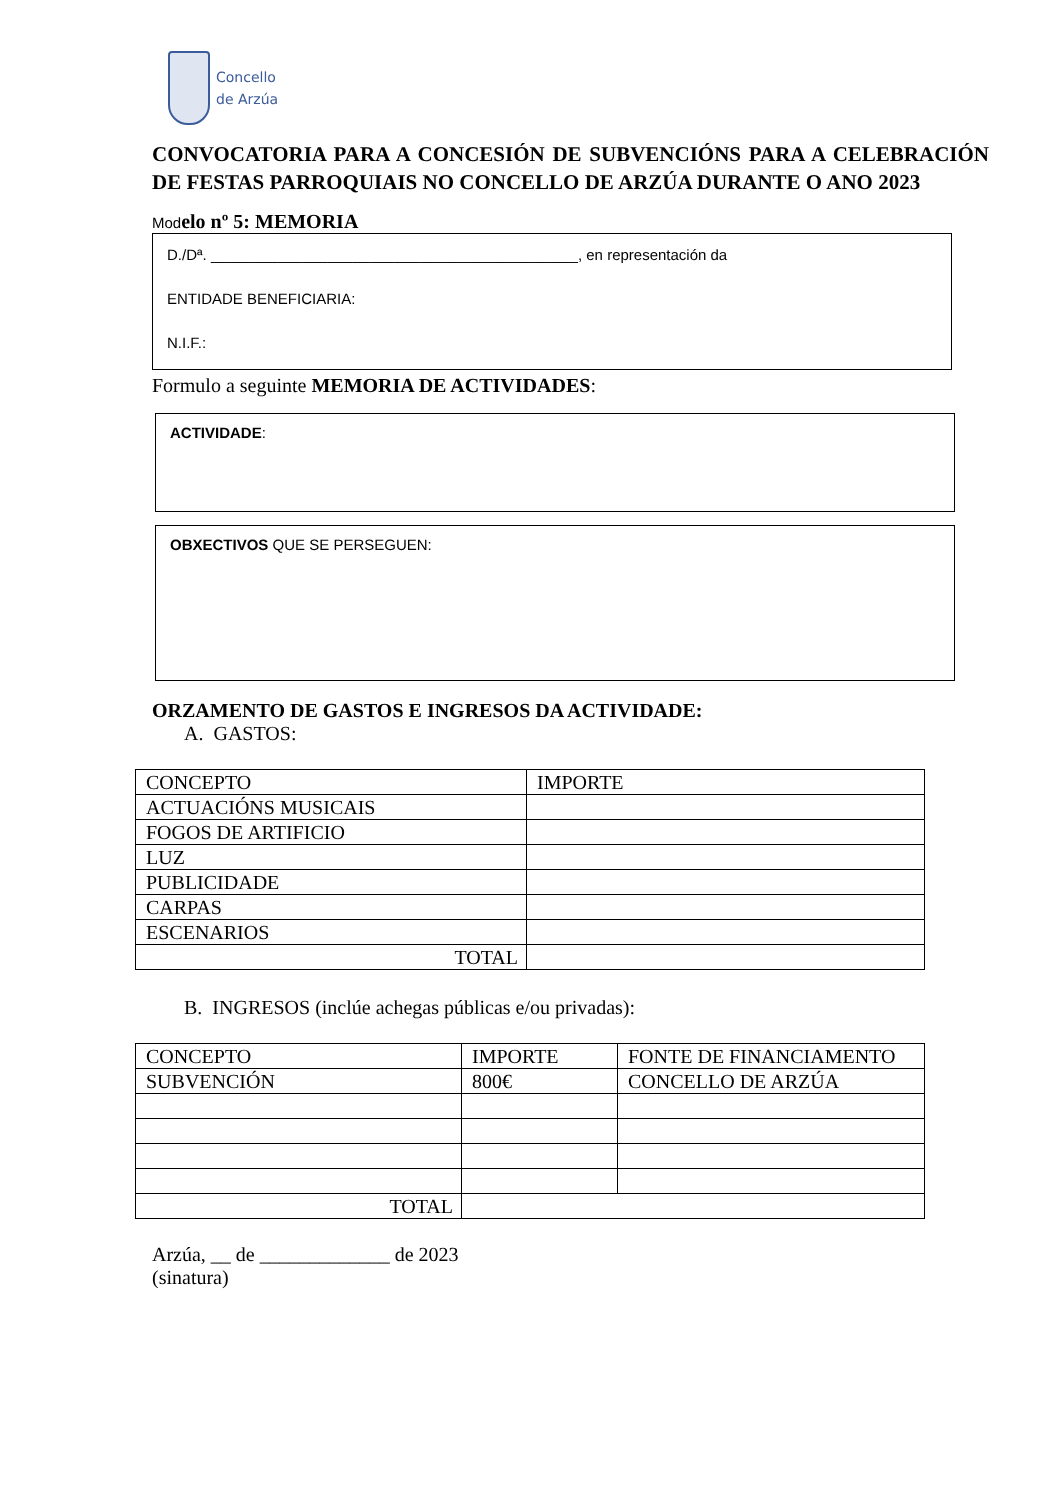Concello
de Arzúa
CONVOCATORIA PARA A CONCESIÓN DE SUBVENCIÓNS PARA A CELEBRACIÓN DE FESTAS PARROQUIAIS NO CONCELLO DE ARZÚA DURANTE O ANO 2023
Mod elo nº 5: MEMORIA
D./Dª. ____________________________________________, en representación da
ENTIDADE BENEFICIARIA:
N.I.F.:
Formulo a seguinte MEMORIA DE ACTIVIDADES:
ACTIVIDADE:
OBXECTIVOS QUE SE PERSEGUEN:
ORZAMENTO DE GASTOS E INGRESOS DA ACTIVIDADE:
A. GASTOS:
| CONCEPTO | IMPORTE |
| ACTUACIÓNS MUSICAIS | |
| FOGOS DE ARTIFICIO | |
| LUZ | |
| PUBLICIDADE | |
| CARPAS | |
| ESCENARIOS | |
| TOTAL | |
B. INGRESOS (inclúe achegas públicas e/ou privadas):
| CONCEPTO | IMPORTE | FONTE DE FINANCIAMENTO |
| SUBVENCIÓN | 800€ | CONCELLO DE ARZÚA |
| TOTAL | | |
Arzúa, __ de _____________ de 2023
(sinatura)